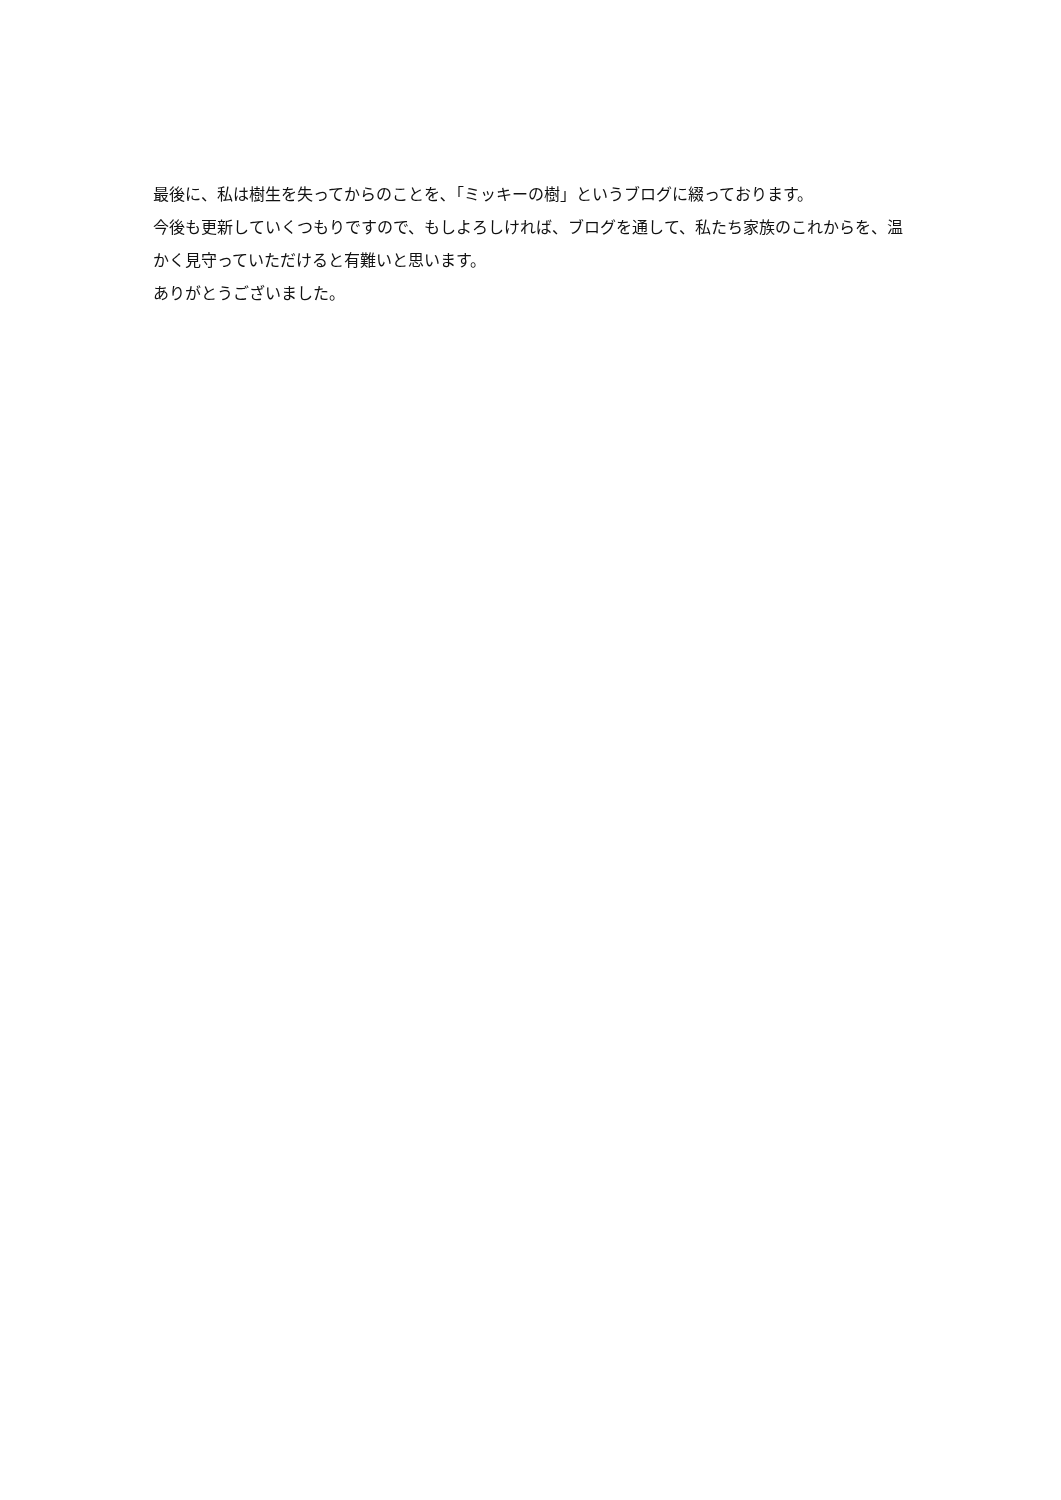最後に、私は樹生を失ってからのことを､「ミッキーの樹」というブログに綴っております。
今後も更新していくつもりですので、もしよろしければ、ブログを通して、私たち家族のこれからを、温かく見守っていただけると有難いと思います。
ありがとうございました。